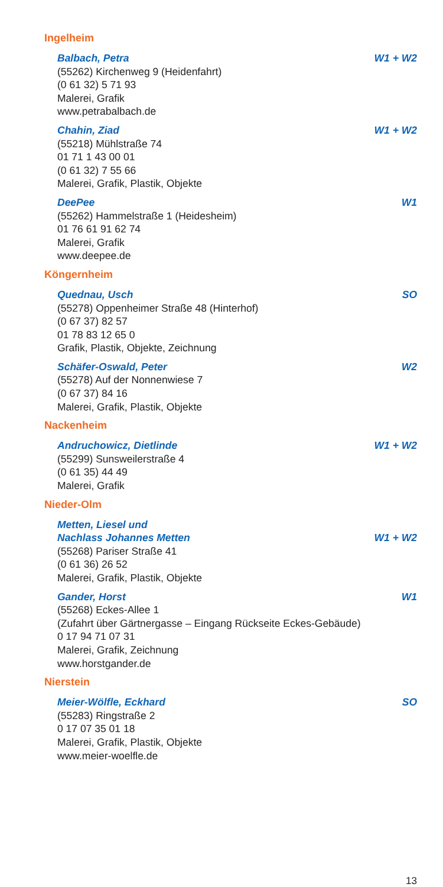Ingelheim
Balbach, Petra W1 + W2
(55262) Kirchenweg 9 (Heidenfahrt)
(0 61 32) 5 71 93
Malerei, Grafik
www.petrabalbach.de
Chahin, Ziad W1 + W2
(55218) Mühlstraße 74
01 71 1 43 00 01
(0 61 32) 7 55 66
Malerei, Grafik, Plastik, Objekte
DeePee W1
(55262) Hammelstraße 1 (Heidesheim)
01 76 61 91 62 74
Malerei, Grafik
www.deepee.de
Köngernheim
Quednau, Usch SO
(55278) Oppenheimer Straße 48 (Hinterhof)
(0 67 37) 82 57
01 78 83 12 65 0
Grafik, Plastik, Objekte, Zeichnung
Schäfer-Oswald, Peter W2
(55278) Auf der Nonnenwiese 7
(0 67 37) 84 16
Malerei, Grafik, Plastik, Objekte
Nackenheim
Andruchowicz, Dietlinde W1 + W2
(55299) Sunsweilerstraße 4
(0 61 35) 44 49
Malerei, Grafik
Nieder-Olm
Metten, Liesel und
Nachlass Johannes Metten W1 + W2
(55268) Pariser Straße 41
(0 61 36) 26 52
Malerei, Grafik, Plastik, Objekte
Gander, Horst W1
(55268) Eckes-Allee 1
(Zufahrt über Gärtnergasse – Eingang Rückseite Eckes-Gebäude)
0 17 94 71 07 31
Malerei, Grafik, Zeichnung
www.horstgander.de
Nierstein
Meier-Wölfle, Eckhard SO
(55283) Ringstraße 2
0 17 07 35 01 18
Malerei, Grafik, Plastik, Objekte
www.meier-woelfle.de
13